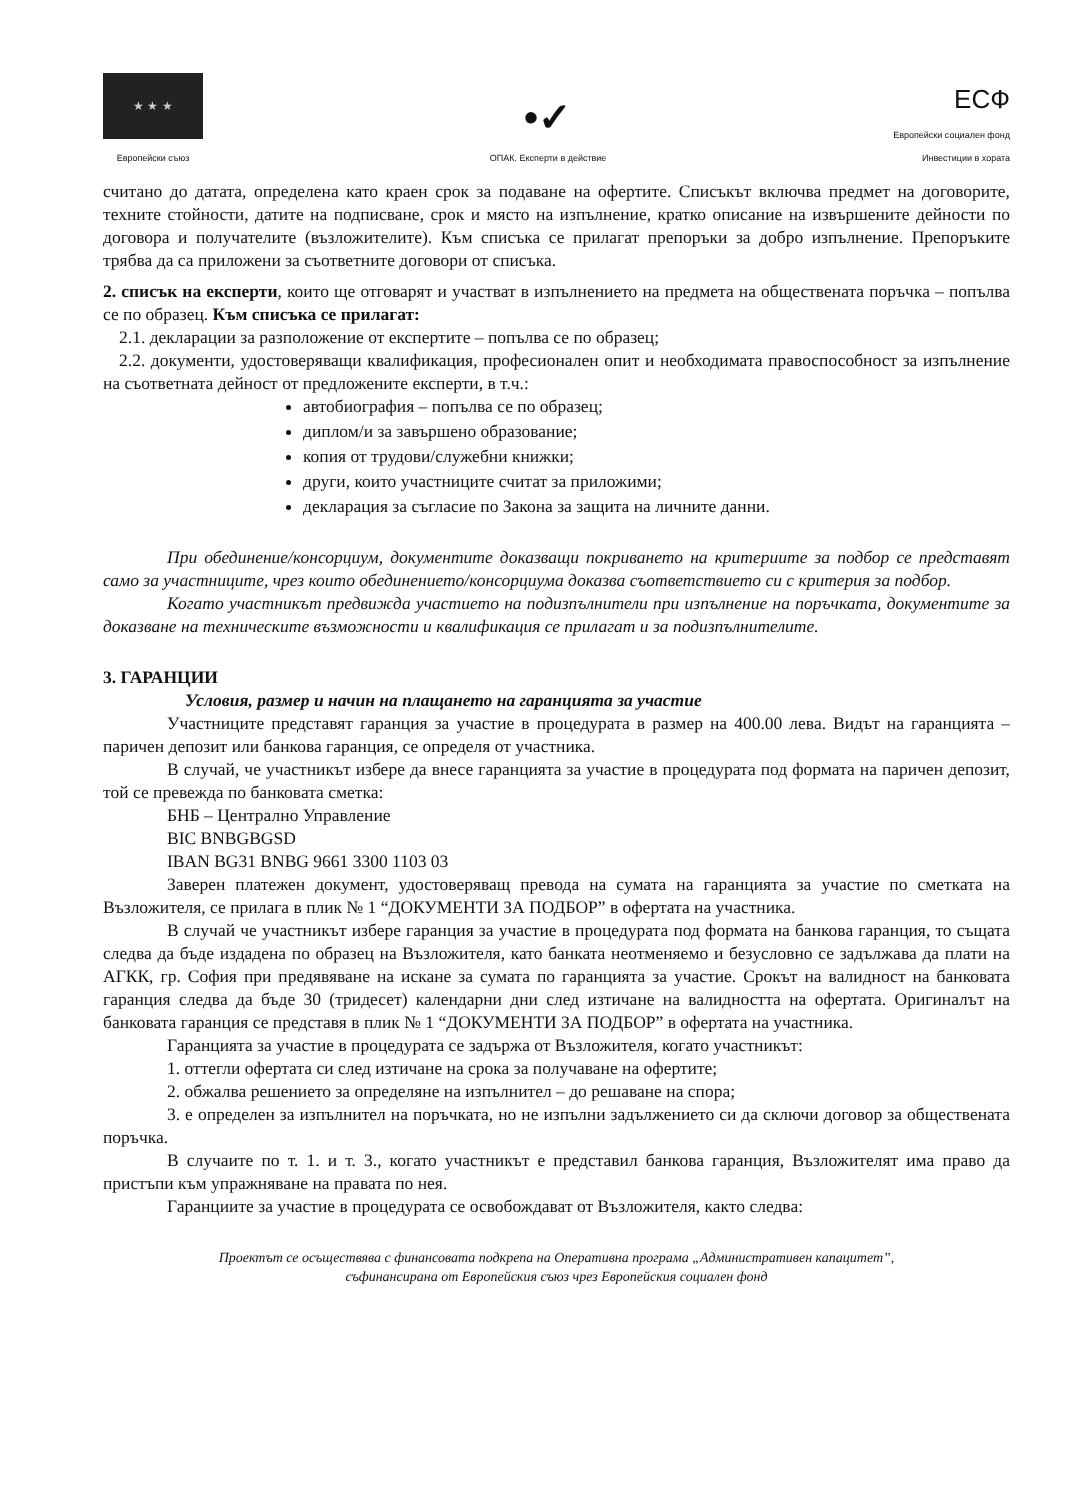★ ★ ★
Европейски съюз
•✓
ОПАК. Експерти в действие
ЕСФ
Европейски социален фонд
Инвестиции в хората
считано до датата, определена като краен срок за подаване на офертите. Списъкът включва предмет на договорите, техните стойности, датите на подписване, срок и място на изпълнение, кратко описание на извършените дейности по договора и получателите (възложителите). Към списъка се прилагат препоръки за добро изпълнение. Препоръките трябва да са приложени за съответните договори от списъка.
2. списък на експерти, които ще отговарят и участват в изпълнението на предмета на обществената поръчка – попълва се по образец. Към списъка се прилагат:
2.1. декларации за разположение от експертите – попълва се по образец;
2.2. документи, удостоверяващи квалификация, професионален опит и необходимата правоспособност за изпълнение на съответната дейност от предложените експерти, в т.ч.:
автобиография – попълва се по образец;
диплом/и за завършено образование;
копия от трудови/служебни книжки;
други, които участниците считат за приложими;
декларация за съгласие по Закона за защита на личните данни.
При обединение/консорциум, документите доказващи покриването на критериите за подбор се представят само за участниците, чрез които обединението/консорциума доказва съответствието си с критерия за подбор.
Когато участникът предвижда участието на подизпълнители при изпълнение на поръчката, документите за доказване на техническите възможности и квалификация се прилагат и за подизпълнителите.
3. ГАРАНЦИИ
Условия, размер и начин на плащането на гаранцията за участие
Участниците представят гаранция за участие в процедурата в размер на 400.00 лева. Видът на гаранцията – паричен депозит или банкова гаранция, се определя от участника.
В случай, че участникът избере да внесе гаранцията за участие в процедурата под формата на паричен депозит, той се превежда по банковата сметка:
БНБ – Централно Управление
BIC BNBGBGSD
IBAN BG31 BNBG 9661 3300 1103 03
Заверен платежен документ, удостоверяващ превода на сумата на гаранцията за участие по сметката на Възложителя, се прилага в плик № 1 “ДОКУМЕНТИ ЗА ПОДБОР” в офертата на участника.
В случай че участникът избере гаранция за участие в процедурата под формата на банкова гаранция, то същата следва да бъде издадена по образец на Възложителя, като банката неотменяемо и безусловно се задължава да плати на АГКК, гр. София при предявяване на искане за сумата по гаранцията за участие. Срокът на валидност на банковата гаранция следва да бъде 30 (тридесет) календарни дни след изтичане на валидността на офертата. Оригиналът на банковата гаранция се представя в плик № 1 “ДОКУМЕНТИ ЗА ПОДБОР” в офертата на участника.
Гаранцията за участие в процедурата се задържа от Възложителя, когато участникът:
1. оттегли офертата си след изтичане на срока за получаване на офертите;
2. обжалва решението за определяне на изпълнител – до решаване на спора;
3. е определен за изпълнител на поръчката, но не изпълни задължението си да сключи договор за обществената поръчка.
В случаите по т. 1. и т. 3., когато участникът е представил банкова гаранция, Възложителят има право да пристъпи към упражняване на правата по нея.
Гаранциите за участие в процедурата се освобождават от Възложителя, както следва:
Проектът се осъществява с финансовата подкрепа на Оперативна програма „Административен капацитет”,
съфинансирана от Европейския съюз чрез Европейския социален фонд